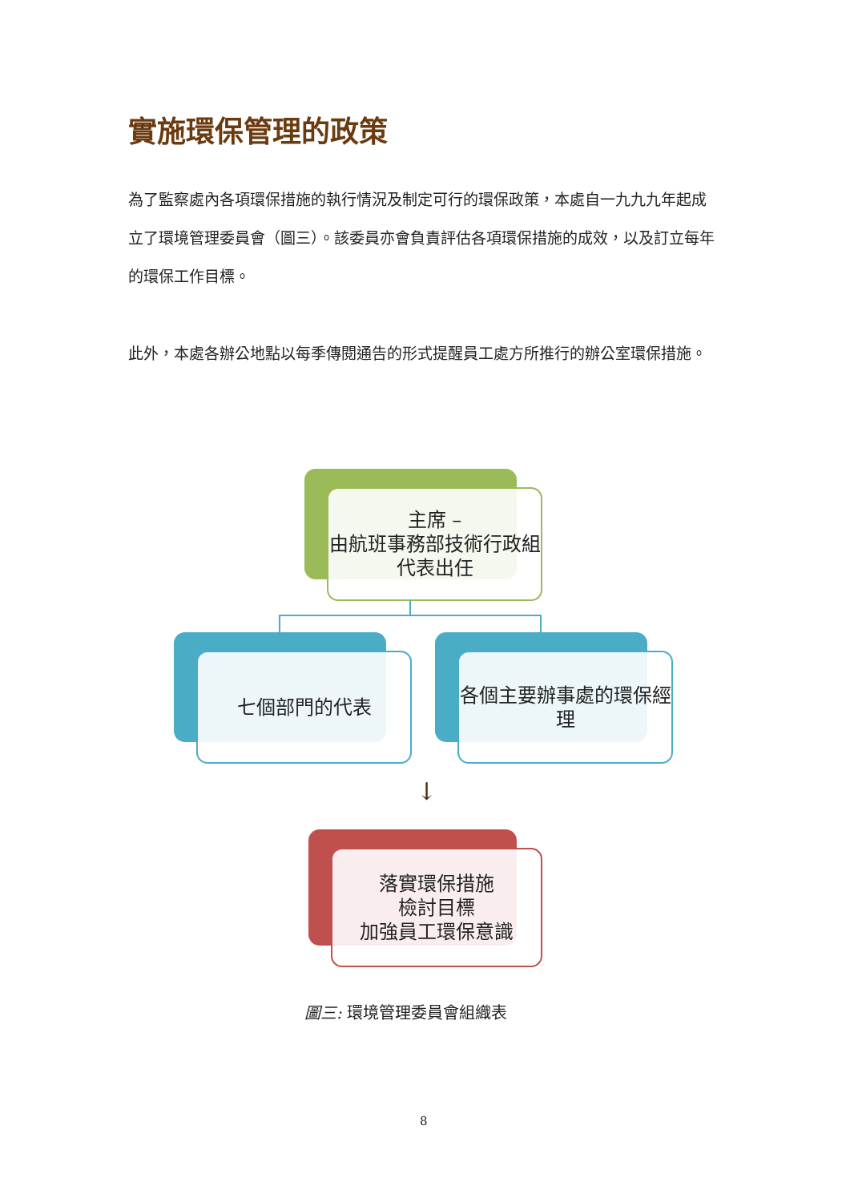實施環保管理的政策
為了監察處內各項環保措施的執行情況及制定可行的環保政策，本處自一九九九年起成立了環境管理委員會（圖三）。該委員亦會負責評估各項環保措施的成效，以及訂立每年的環保工作目標。
此外，本處各辦公地點以每季傳閱通告的形式提醒員工處方所推行的辦公室環保措施。
主席 –
由航班事務部技術行政組代表出任
七個部門的代表
各個主要辦事處的環保經理
↓
落實環保措施
檢討目標
加強員工環保意識
圖三: 環境管理委員會組織表
8